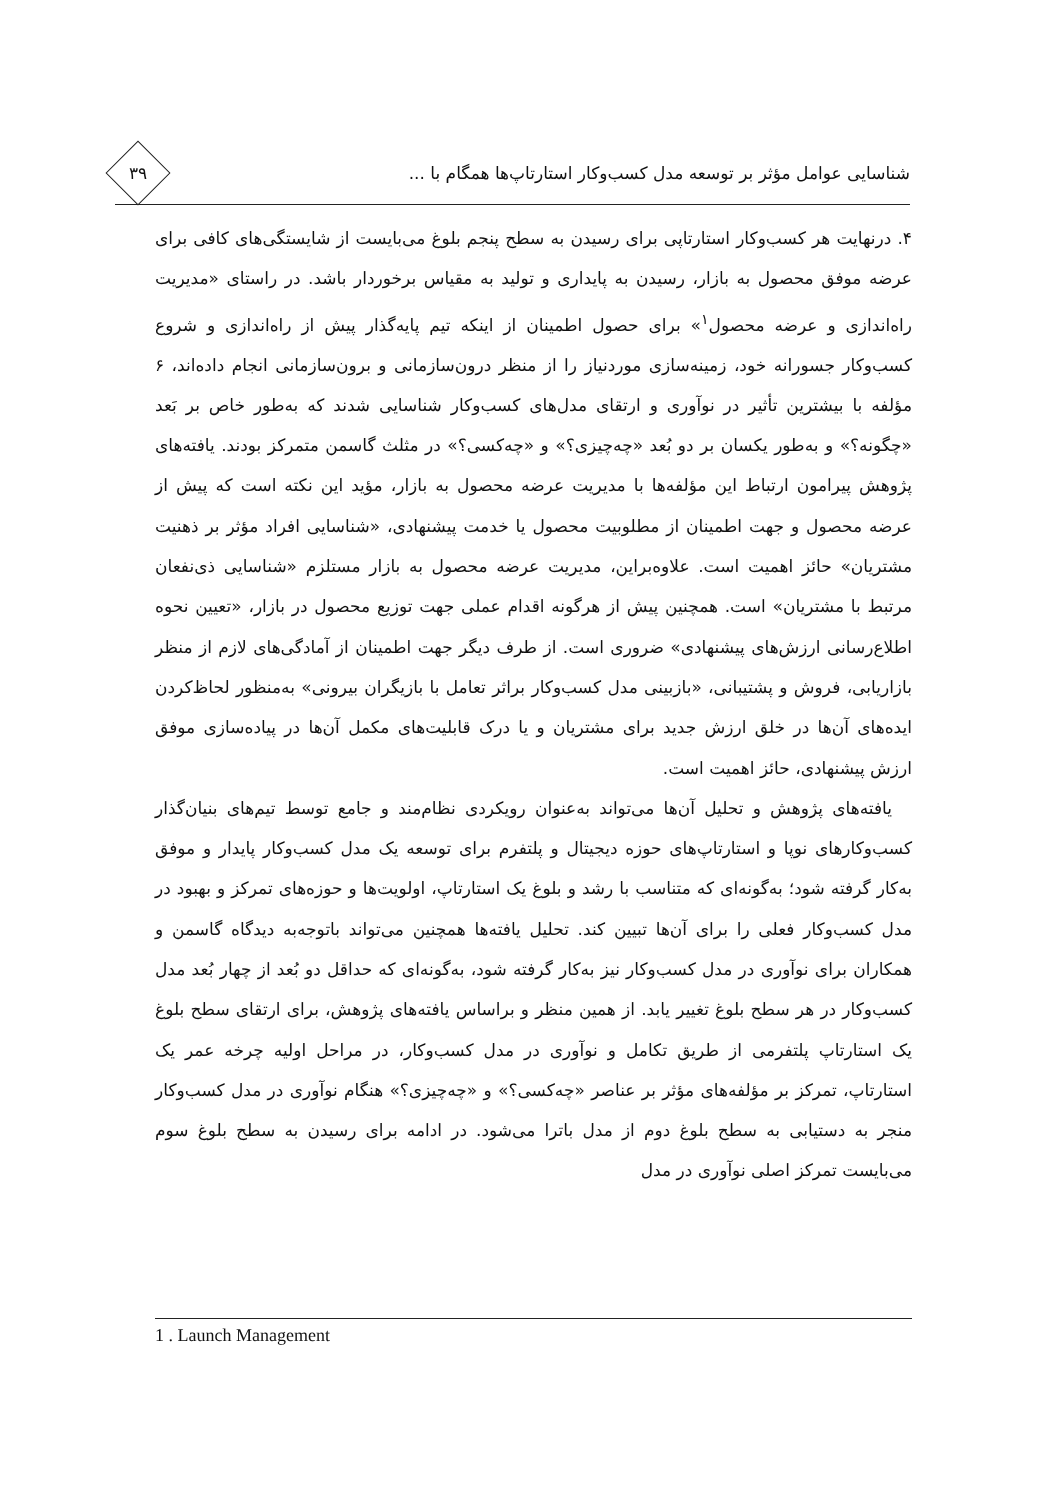شناسایی عوامل مؤثر بر توسعه مدل کسب‌وکار استارتاپ‌ها همگام با ...
۳۹
۴. درنهایت هر کسب‌وکار استارتاپی برای رسیدن به سطح پنجم بلوغ می‌بایست از شایستگی‌های کافی برای عرضه موفق محصول به بازار، رسیدن به پایداری و تولید به مقیاس برخوردار باشد. در راستای «مدیریت راه‌اندازی و عرضه محصول<sup>۱</sup>» برای حصول اطمینان از اینکه تیم پایه‌گذار پیش از راه‌اندازی و شروع کسب‌وکار جسورانه خود، زمینه‌سازی موردنیاز را از منظر درون‌سازمانی و برون‌سازمانی انجام داده‌اند، ۶ مؤلفه با بیشترین تأثیر در نوآوری و ارتقای مدل‌های کسب‌وکار شناسایی شدند که به‌طور خاص بر بَعد «چگونه؟» و به‌طور یکسان بر دو بُعد «چه‌چیزی؟» و «چه‌کسی؟» در مثلث گاسمن متمرکز بودند. یافته‌های پژوهش پیرامون ارتباط این مؤلفه‌ها با مدیریت عرضه محصول به بازار، مؤید این نکته است که پیش از عرضه محصول و جهت اطمینان از مطلوبیت محصول یا خدمت پیشنهادی، «شناسایی افراد مؤثر بر ذهنیت مشتریان» حائز اهمیت است. علاوه‌براین، مدیریت عرضه محصول به بازار مستلزم «شناسایی ذی‌نفعان مرتبط با مشتریان» است. همچنین پیش از هرگونه اقدام عملی جهت توزیع محصول در بازار، «تعیین نحوه اطلاع‌رسانی ارزش‌های پیشنهادی» ضروری است. از طرف دیگر جهت اطمینان از آمادگی‌های لازم از منظر بازاریابی، فروش و پشتیبانی، «بازبینی مدل کسب‌وکار براثر تعامل با بازیگران بیرونی» به‌منظور لحاظ‌کردن ایده‌های آن‌ها در خلق ارزش جدید برای مشتریان و یا درک قابلیت‌های مکمل آن‌ها در پیاده‌سازی موفق ارزش پیشنهادی، حائز اهمیت است.
یافته‌های پژوهش و تحلیل آن‌ها می‌تواند به‌عنوان رویکردی نظام‌مند و جامع توسط تیم‌های بنیان‌گذار کسب‌وکارهای نوپا و استارتاپ‌های حوزه دیجیتال و پلتفرم برای توسعه یک مدل کسب‌وکار پایدار و موفق به‌کار گرفته شود؛ به‌گونه‌ای که متناسب با رشد و بلوغ یک استارتاپ، اولویت‌ها و حوزه‌های تمرکز و بهبود در مدل کسب‌وکار فعلی را برای آن‌ها تبیین کند. تحلیل یافته‌ها همچنین می‌تواند باتوجه‌به دیدگاه گاسمن و همکاران برای نوآوری در مدل کسب‌وکار نیز به‌کار گرفته شود، به‌گونه‌ای که حداقل دو بُعد از چهار بُعد مدل کسب‌وکار در هر سطح بلوغ تغییر یابد. از همین منظر و براساس یافته‌های پژوهش، برای ارتقای سطح بلوغ یک استارتاپ پلتفرمی از طریق تکامل و نوآوری در مدل کسب‌وکار، در مراحل اولیه چرخه عمر یک استارتاپ، تمرکز بر مؤلفه‌های مؤثر بر عناصر «چه‌کسی؟» و «چه‌چیزی؟» هنگام نوآوری در مدل کسب‌وکار منجر به دستیابی به سطح بلوغ دوم از مدل باترا می‌شود. در ادامه برای رسیدن به سطح بلوغ سوم می‌بایست تمرکز اصلی نوآوری در مدل
1 . Launch Management